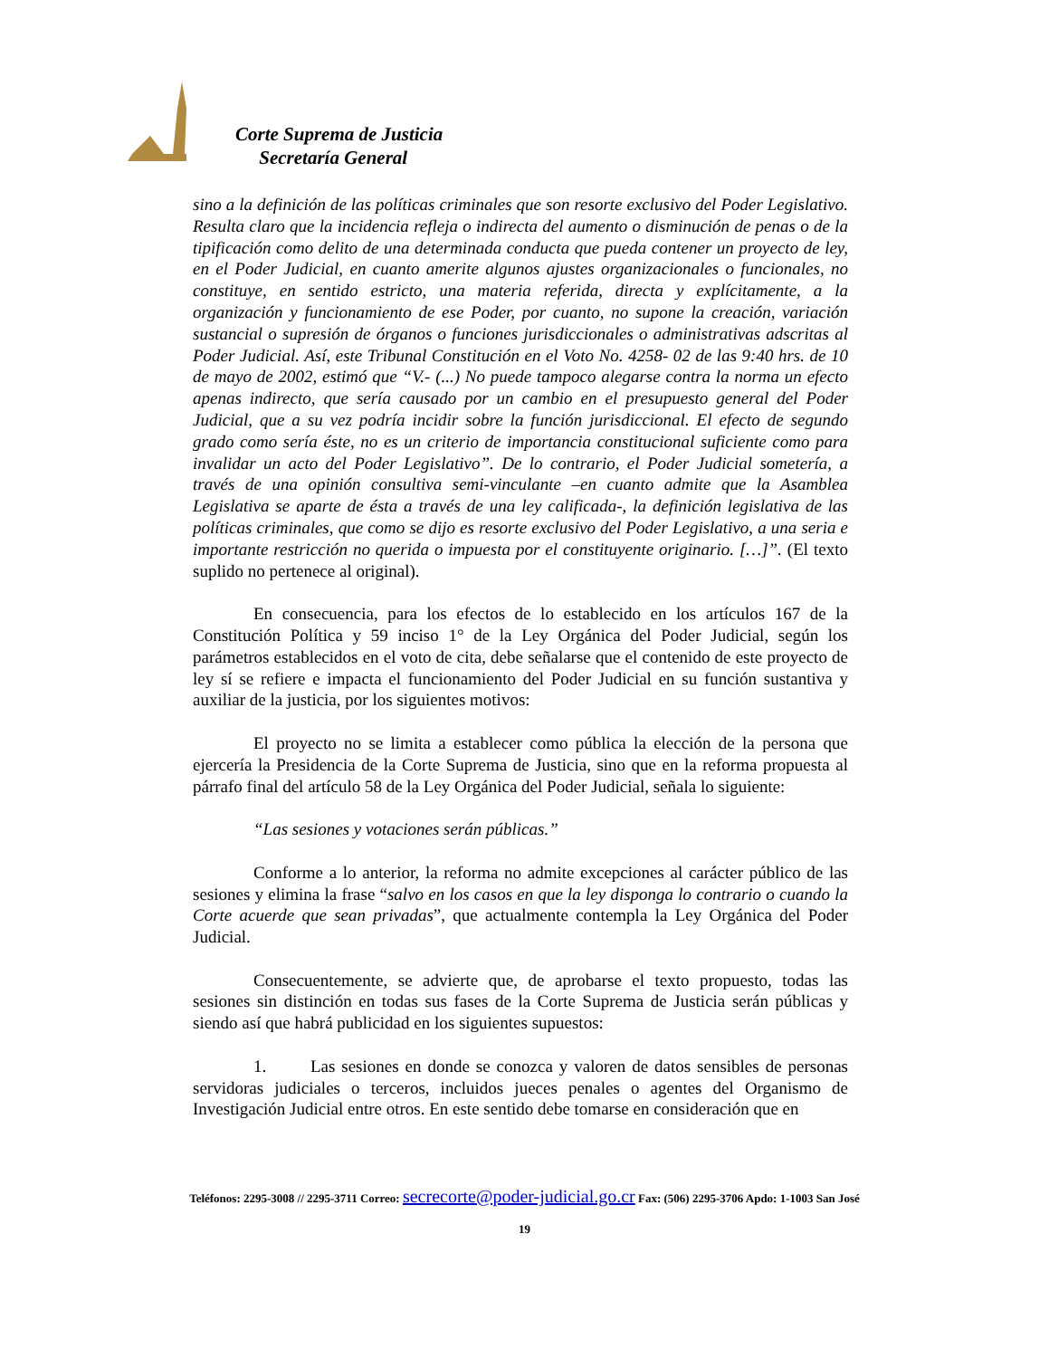Corte Suprema de Justicia
Secretaría General
sino a la definición de las políticas criminales que son resorte exclusivo del Poder Legislativo. Resulta claro que la incidencia refleja o indirecta del aumento o disminución de penas o de la tipificación como delito de una determinada conducta que pueda contener un proyecto de ley, en el Poder Judicial, en cuanto amerite algunos ajustes organizacionales o funcionales, no constituye, en sentido estricto, una materia referida, directa y explícitamente, a la organización y funcionamiento de ese Poder, por cuanto, no supone la creación, variación sustancial o supresión de órganos o funciones jurisdiccionales o administrativas adscritas al Poder Judicial. Así, este Tribunal Constitución en el Voto No. 4258- 02 de las 9:40 hrs. de 10 de mayo de 2002, estimó que “V.- (...) No puede tampoco alegarse contra la norma un efecto apenas indirecto, que sería causado por un cambio en el presupuesto general del Poder Judicial, que a su vez podría incidir sobre la función jurisdiccional. El efecto de segundo grado como sería éste, no es un criterio de importancia constitucional suficiente como para invalidar un acto del Poder Legislativo”. De lo contrario, el Poder Judicial sometería, a través de una opinión consultiva semi-vinculante –en cuanto admite que la Asamblea Legislativa se aparte de ésta a través de una ley calificada-, la definición legislativa de las políticas criminales, que como se dijo es resorte exclusivo del Poder Legislativo, a una seria e importante restricción no querida o impuesta por el constituyente originario. […]”. (El texto suplido no pertenece al original).
En consecuencia, para los efectos de lo establecido en los artículos 167 de la Constitución Política y 59 inciso 1° de la Ley Orgánica del Poder Judicial, según los parámetros establecidos en el voto de cita, debe señalarse que el contenido de este proyecto de ley sí se refiere e impacta el funcionamiento del Poder Judicial en su función sustantiva y auxiliar de la justicia, por los siguientes motivos:
El proyecto no se limita a establecer como pública la elección de la persona que ejercería la Presidencia de la Corte Suprema de Justicia, sino que en la reforma propuesta al párrafo final del artículo 58 de la Ley Orgánica del Poder Judicial, señala lo siguiente:
“Las sesiones y votaciones serán públicas.”
Conforme a lo anterior, la reforma no admite excepciones al carácter público de las sesiones y elimina la frase “salvo en los casos en que la ley disponga lo contrario o cuando la Corte acuerde que sean privadas”, que actualmente contempla la Ley Orgánica del Poder Judicial.
Consecuentemente, se advierte que, de aprobarse el texto propuesto, todas las sesiones sin distinción en todas sus fases de la Corte Suprema de Justicia serán públicas y siendo así que habrá publicidad en los siguientes supuestos:
1. Las sesiones en donde se conozca y valoren de datos sensibles de personas servidoras judiciales o terceros, incluidos jueces penales o agentes del Organismo de Investigación Judicial entre otros. En este sentido debe tomarse en consideración que en
Teléfonos: 2295-3008 // 2295-3711 Correo: secrecorte@poder-judicial.go.cr Fax: (506) 2295-3706 Apdo: 1-1003 San José
19